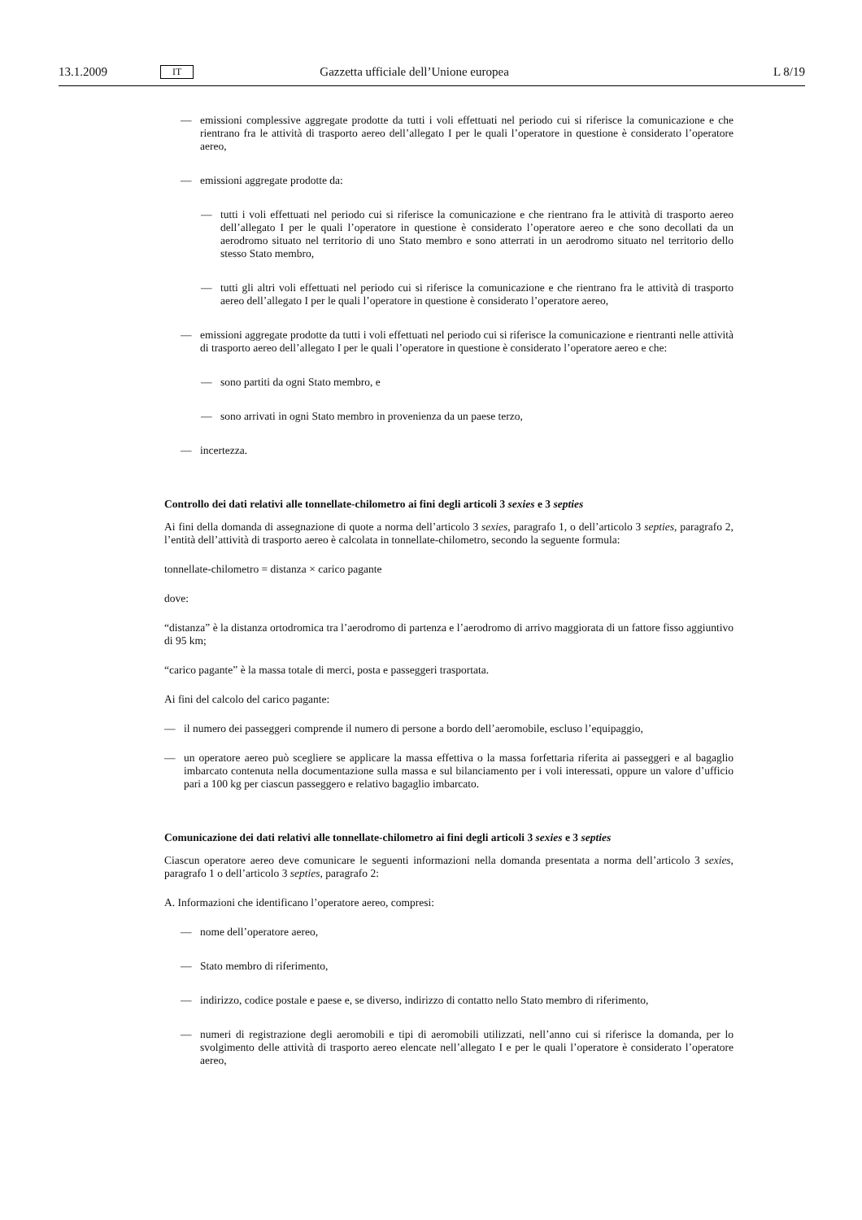13.1.2009 IT Gazzetta ufficiale dell’Unione europea L 8/19
— emissioni complessive aggregate prodotte da tutti i voli effettuati nel periodo cui si riferisce la comunicazione e che rientrano fra le attività di trasporto aereo dell’allegato I per le quali l’operatore in questione è considerato l’operatore aereo,
— emissioni aggregate prodotte da:
— tutti i voli effettuati nel periodo cui si riferisce la comunicazione e che rientrano fra le attività di trasporto aereo dell’allegato I per le quali l’operatore in questione è considerato l’operatore aereo e che sono decollati da un aerodromo situato nel territorio di uno Stato membro e sono atterrati in un aerodromo situato nel territorio dello stesso Stato membro,
— tutti gli altri voli effettuati nel periodo cui si riferisce la comunicazione e che rientrano fra le attività di trasporto aereo dell’allegato I per le quali l’operatore in questione è considerato l’operatore aereo,
— emissioni aggregate prodotte da tutti i voli effettuati nel periodo cui si riferisce la comunicazione e rientranti nelle attività di trasporto aereo dell’allegato I per le quali l’operatore in questione è considerato l’operatore aereo e che:
— sono partiti da ogni Stato membro, e
— sono arrivati in ogni Stato membro in provenienza da un paese terzo,
— incertezza.
Controllo dei dati relativi alle tonnellate-chilometro ai fini degli articoli 3 sexies e 3 septies
Ai fini della domanda di assegnazione di quote a norma dell’articolo 3 sexies, paragrafo 1, o dell’articolo 3 septies, paragrafo 2, l’entità dell’attività di trasporto aereo è calcolata in tonnellate-chilometro, secondo la seguente formula:
tonnellate-chilometro = distanza × carico pagante
dove:
“distanza” è la distanza ortodromica tra l’aerodromo di partenza e l’aerodromo di arrivo maggiorata di un fattore fisso aggiuntivo di 95 km;
“carico pagante” è la massa totale di merci, posta e passeggeri trasportata.
Ai fini del calcolo del carico pagante:
— il numero dei passeggeri comprende il numero di persone a bordo dell’aeromobile, escluso l’equipaggio,
— un operatore aereo può scegliere se applicare la massa effettiva o la massa forfettaria riferita ai passeggeri e al bagaglio imbarcato contenuta nella documentazione sulla massa e sul bilanciamento per i voli interessati, oppure un valore d’ufficio pari a 100 kg per ciascun passeggero e relativo bagaglio imbarcato.
Comunicazione dei dati relativi alle tonnellate-chilometro ai fini degli articoli 3 sexies e 3 septies
Ciascun operatore aereo deve comunicare le seguenti informazioni nella domanda presentata a norma dell’articolo 3 sexies, paragrafo 1 o dell’articolo 3 septies, paragrafo 2:
A. Informazioni che identificano l’operatore aereo, compresi:
— nome dell’operatore aereo,
— Stato membro di riferimento,
— indirizzo, codice postale e paese e, se diverso, indirizzo di contatto nello Stato membro di riferimento,
— numeri di registrazione degli aeromobili e tipi di aeromobili utilizzati, nell’anno cui si riferisce la domanda, per lo svolgimento delle attività di trasporto aereo elencate nell’allegato I e per le quali l’operatore è considerato l’operatore aereo,